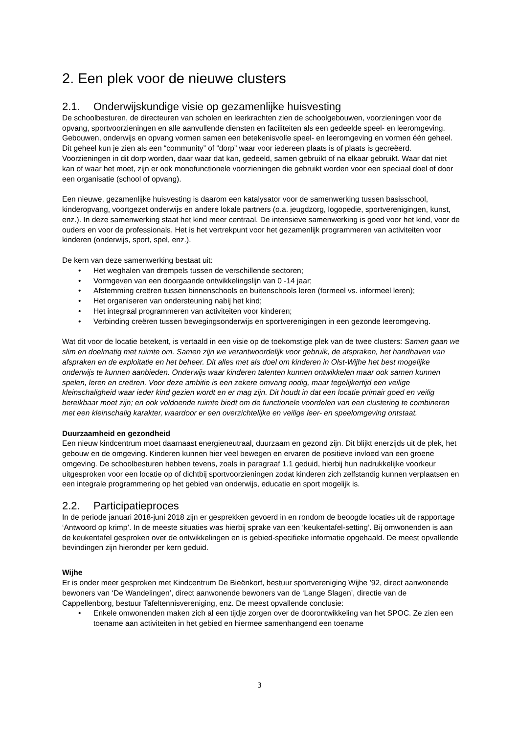2. Een plek voor de nieuwe clusters
2.1. Onderwijskundige visie op gezamenlijke huisvesting
De schoolbesturen, de directeuren van scholen en leerkrachten zien de schoolgebouwen, voorzieningen voor de opvang, sportvoorzieningen en alle aanvullende diensten en faciliteiten als een gedeelde speel- en leeromgeving. Gebouwen, onderwijs en opvang vormen samen een betekenisvolle speel- en leeromgeving en vormen één geheel. Dit geheel kun je zien als een “community” of “dorp” waar voor iedereen plaats is of plaats is gecreëerd. Voorzieningen in dit dorp worden, daar waar dat kan, gedeeld, samen gebruikt of na elkaar gebruikt. Waar dat niet kan of waar het moet, zijn er ook monofunctionele voorzieningen die gebruikt worden voor een speciaal doel of door een organisatie (school of opvang).
Een nieuwe, gezamenlijke huisvesting is daarom een katalysator voor de samenwerking tussen basisschool, kinderopvang, voortgezet onderwijs en andere lokale partners (o.a. jeugdzorg, logopedie, sportverenigingen, kunst, enz.). In deze samenwerking staat het kind meer centraal. De intensieve samenwerking is goed voor het kind, voor de ouders en voor de professionals. Het is het vertrekpunt voor het gezamenlijk programmeren van activiteiten voor kinderen (onderwijs, sport, spel, enz.).
De kern van deze samenwerking bestaat uit:
• Het weghalen van drempels tussen de verschillende sectoren;
• Vormgeven van een doorgaande ontwikkelingslijn van 0 -14 jaar;
• Afstemming creëren tussen binnenschools en buitenschools leren (formeel vs. informeel leren);
• Het organiseren van ondersteuning nabij het kind;
• Het integraal programmeren van activiteiten voor kinderen;
• Verbinding creëren tussen bewegingsonderwijs en sportverenigingen in een gezonde leeromgeving.
Wat dit voor de locatie betekent, is vertaald in een visie op de toekomstige plek van de twee clusters: Samen gaan we slim en doelmatig met ruimte om. Samen zijn we verantwoordelijk voor gebruik, de afspraken, het handhaven van afspraken en de exploitatie en het beheer. Dit alles met als doel om kinderen in Olst-Wijhe het best mogelijke onderwijs te kunnen aanbieden. Onderwijs waar kinderen talenten kunnen ontwikkelen maar ook samen kunnen spelen, leren en creëren. Voor deze ambitie is een zekere omvang nodig, maar tegelijkertijd een veilige kleinschaligheid waar ieder kind gezien wordt en er mag zijn. Dit houdt in dat een locatie primair goed en veilig bereikbaar moet zijn; en ook voldoende ruimte biedt om de functionele voordelen van een clustering te combineren met een kleinschalig karakter, waardoor er een overzichtelijke en veilige leer- en speelomgeving ontstaat.
Duurzaamheid en gezondheid
Een nieuw kindcentrum moet daarnaast energieneutraal, duurzaam en gezond zijn. Dit blijkt enerzijds uit de plek, het gebouw en de omgeving. Kinderen kunnen hier veel bewegen en ervaren de positieve invloed van een groene omgeving. De schoolbesturen hebben tevens, zoals in paragraaf 1.1 geduid, hierbij hun nadrukkelijke voorkeur uitgesproken voor een locatie op of dichtbij sportvoorzieningen zodat kinderen zich zelfstandig kunnen verplaatsen en een integrale programmering op het gebied van onderwijs, educatie en sport mogelijk is.
2.2. Participatieproces
In de periode januari 2018-juni 2018 zijn er gesprekken gevoerd in en rondom de beoogde locaties uit de rapportage ‘Antwoord op krimp’. In de meeste situaties was hierbij sprake van een ‘keukentafel-setting’. Bij omwonenden is aan de keukentafel gesproken over de ontwikkelingen en is gebied-specifieke informatie opgehaald. De meest opvallende bevindingen zijn hieronder per kern geduid.
Wijhe
Er is onder meer gesproken met Kindcentrum De Bieënkorf, bestuur sportvereniging Wijhe ’92, direct aanwonende bewoners van ‘De Wandelingen’, direct aanwonende bewoners van de ‘Lange Slagen’, directie van de Cappellenborg, bestuur Tafeltennisvereniging, enz. De meest opvallende conclusie:
• Enkele omwonenden maken zich al een tijdje zorgen over de doorontwikkeling van het SPOC. Ze zien een toename aan activiteiten in het gebied en hiermee samenhangend een toename
3